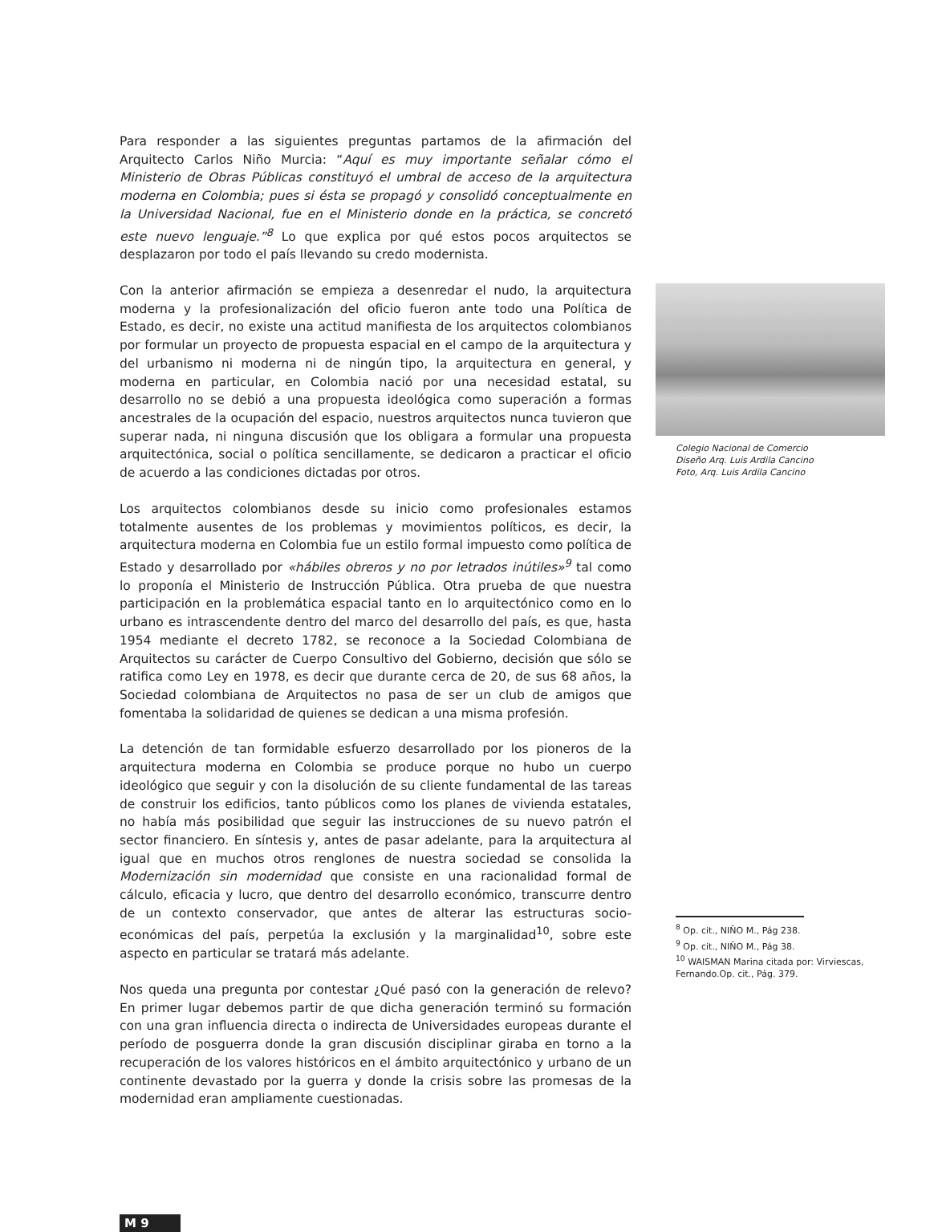Para responder a las siguientes preguntas partamos de la afirmación del Arquitecto Carlos Niño Murcia: “Aquí es muy importante señalar cómo el Ministerio de Obras Públicas constituyó el umbral de acceso de la arquitectura moderna en Colombia; pues si ésta se propagó y consolidó conceptualmente en la Universidad Nacional, fue en el Ministerio donde en la práctica, se concretó este nuevo lenguaje.”<sup>8</sup> Lo que explica por qué estos pocos arquitectos se desplazaron por todo el país llevando su credo modernista.
Con la anterior afirmación se empieza a desenredar el nudo, la arquitectura moderna y la profesionalización del oficio fueron ante todo una Política de Estado, es decir, no existe una actitud manifiesta de los arquitectos colombianos por formular un proyecto de propuesta espacial en el campo de la arquitectura y del urbanismo ni moderna ni de ningún tipo, la arquitectura en general, y moderna en particular, en Colombia nació por una necesidad estatal, su desarrollo no se debió a una propuesta ideológica como superación a formas ancestrales de la ocupación del espacio, nuestros arquitectos nunca tuvieron que superar nada, ni ninguna discusión que los obligara a formular una propuesta arquitectónica, social o política sencillamente, se dedicaron a practicar el oficio de acuerdo a las condiciones dictadas por otros.
Los arquitectos colombianos desde su inicio como profesionales estamos totalmente ausentes de los problemas y movimientos políticos, es decir, la arquitectura moderna en Colombia fue un estilo formal impuesto como política de Estado y desarrollado por «hábiles obreros y no por letrados inútiles»<sup>9</sup> tal como lo proponía el Ministerio de Instrucción Pública. Otra prueba de que nuestra participación en la problemática espacial tanto en lo arquitectónico como en lo urbano es intrascendente dentro del marco del desarrollo del país, es que, hasta 1954 mediante el decreto 1782, se reconoce a la Sociedad Colombiana de Arquitectos su carácter de Cuerpo Consultivo del Gobierno, decisión que sólo se ratifica como Ley en 1978, es decir que durante cerca de 20, de sus 68 años, la Sociedad colombiana de Arquitectos no pasa de ser un club de amigos que fomentaba la solidaridad de quienes se dedican a una misma profesión.
La detención de tan formidable esfuerzo desarrollado por los pioneros de la arquitectura moderna en Colombia se produce porque no hubo un cuerpo ideológico que seguir y con la disolución de su cliente fundamental de las tareas de construir los edificios, tanto públicos como los planes de vivienda estatales, no había más posibilidad que seguir las instrucciones de su nuevo patrón el sector financiero. En síntesis y, antes de pasar adelante, para la arquitectura al igual que en muchos otros renglones de nuestra sociedad se consolida la Modernización sin modernidad que consiste en una racionalidad formal de cálculo, eficacia y lucro, que dentro del desarrollo económico, transcurre dentro de un contexto conservador, que antes de alterar las estructuras socio-económicas del país, perpetúa la exclusión y la marginalidad<sup>10</sup>, sobre este aspecto en particular se tratará más adelante.
Nos queda una pregunta por contestar ¿Qué pasó con la generación de relevo? En primer lugar debemos partir de que dicha generación terminó su formación con una gran influencia directa o indirecta de Universidades europeas durante el período de posguerra donde la gran discusión disciplinar giraba en torno a la recuperación de los valores históricos en el ámbito arquitectónico y urbano de un continente devastado por la guerra y donde la crisis sobre las promesas de la modernidad eran ampliamente cuestionadas.
Colegio Nacional de Comercio
Diseño Arq. Luis Ardila Cancino
Foto, Arq. Luis Ardila Cancino
<sup>8</sup> Op. cit., NIÑO M., Pág 238.
<sup>9</sup> Op. cit., NIÑO M., Pág 38.
<sup>10</sup> WAISMAN Marina citada por: Virviescas, Fernando.Op. cit., Pág. 379.
M 9